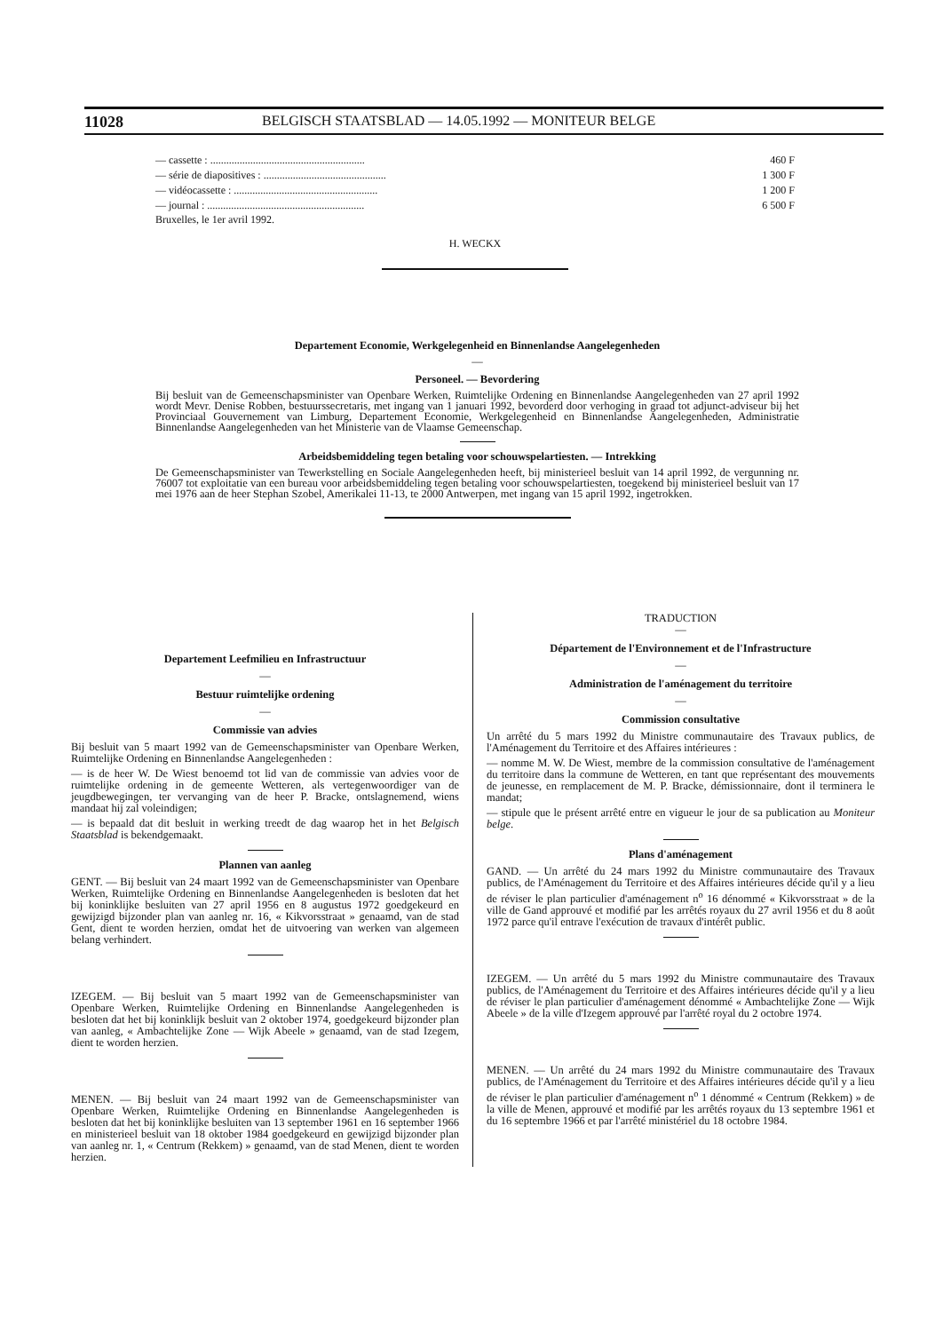11028 BELGISCH STAATSBLAD — 14.05.1992 — MONITEUR BELGE
— cassette : .......................................................... 460 F
— série de diapositives : .............................................. 1 300 F
— vidéocassette : ...................................................... 1 200 F
— journal : ........................................................... 6 500 F
Bruxelles, le 1er avril 1992.
H. WECKX
Departement Economie, Werkgelegenheid en Binnenlandse Aangelegenheden
—
Personeel. — Bevordering
Bij besluit van de Gemeenschapsminister van Openbare Werken, Ruimtelijke Ordening en Binnenlandse Aangelegenheden van 27 april 1992 wordt Mevr. Denise Robben, bestuurssecretaris, met ingang van 1 januari 1992, bevorderd door verhoging in graad tot adjunct-adviseur bij het Provinciaal Gouvernement van Limburg, Departement Economie, Werkgelegenheid en Binnenlandse Aangelegenheden, Administratie Binnenlandse Aangelegenheden van het Ministerie van de Vlaamse Gemeenschap.
Arbeidsbemiddeling tegen betaling voor schouwspelartiesten. — Intrekking
De Gemeenschapsminister van Tewerkstelling en Sociale Aangelegenheden heeft, bij ministerieel besluit van 14 april 1992, de vergunning nr. 76007 tot exploitatie van een bureau voor arbeidsbemiddeling tegen betaling voor schouwspelartiesten, toegekend bij ministerieel besluit van 17 mei 1976 aan de heer Stephan Szobel, Amerikalei 11-13, te 2000 Antwerpen, met ingang van 15 april 1992, ingetrokken.
Departement Leefmilieu en Infrastructuur
—
Bestuur ruimtelijke ordening
—
Commissie van advies
Bij besluit van 5 maart 1992 van de Gemeenschapsminister van Openbare Werken, Ruimtelijke Ordening en Binnenlandse Aangelegenheden :
— is de heer W. De Wiest benoemd tot lid van de commissie van advies voor de ruimtelijke ordening in de gemeente Wetteren, als vertegenwoordiger van de jeugdbewegingen, ter vervanging van de heer P. Bracke, ontslagnemend, wiens mandaat hij zal voleindigen;
— is bepaald dat dit besluit in werking treedt de dag waarop het in het Belgisch Staatsblad is bekendgemaakt.
Plannen van aanleg
GENT. — Bij besluit van 24 maart 1992 van de Gemeenschapsminister van Openbare Werken, Ruimtelijke Ordening en Binnenlandse Aangelegenheden is besloten dat het bij koninklijke besluiten van 27 april 1956 en 8 augustus 1972 goedgekeurd en gewijzigd bijzonder plan van aanleg nr. 16, « Kikvorsstraat » genaamd, van de stad Gent, dient te worden herzien, omdat het de uitvoering van werken van algemeen belang verhindert.
IZEGEM. — Bij besluit van 5 maart 1992 van de Gemeenschapsminister van Openbare Werken, Ruimtelijke Ordening en Binnenlandse Aangelegenheden is besloten dat het bij koninklijk besluit van 2 oktober 1974, goedgekeurd bijzonder plan van aanleg, « Ambachtelijke Zone — Wijk Abeele » genaamd, van de stad Izegem, dient te worden herzien.
MENEN. — Bij besluit van 24 maart 1992 van de Gemeenschapsminister van Openbare Werken, Ruimtelijke Ordening en Binnenlandse Aangelegenheden is besloten dat het bij koninklijke besluiten van 13 september 1961 en 16 september 1966 en ministerieel besluit van 18 oktober 1984 goedgekeurd en gewijzigd bijzonder plan van aanleg nr. 1, « Centrum (Rekkem) » genaamd, van de stad Menen, dient te worden herzien.
TRADUCTION
—
Département de l'Environnement et de l'Infrastructure
—
Administration de l'aménagement du territoire
—
Commission consultative
Un arrêté du 5 mars 1992 du Ministre communautaire des Travaux publics, de l'Aménagement du Territoire et des Affaires intérieures :
— nomme M. W. De Wiest, membre de la commission consultative de l'aménagement du territoire dans la commune de Wetteren, en tant que représentant des mouvements de jeunesse, en remplacement de M. P. Bracke, démissionnaire, dont il terminera le mandat;
— stipule que le présent arrêté entre en vigueur le jour de sa publication au Moniteur belge.
Plans d'aménagement
GAND. — Un arrêté du 24 mars 1992 du Ministre communautaire des Travaux publics, de l'Aménagement du Territoire et des Affaires intérieures décide qu'il y a lieu de réviser le plan particulier d'aménagement n<sup>o</sup> 16 dénommé « Kikvorsstraat » de la ville de Gand approuvé et modifié par les arrêtés royaux du 27 avril 1956 et du 8 août 1972 parce qu'il entrave l'exécution de travaux d'intérêt public.
IZEGEM. — Un arrêté du 5 mars 1992 du Ministre communautaire des Travaux publics, de l'Aménagement du Territoire et des Affaires intérieures décide qu'il y a lieu de réviser le plan particulier d'aménagement dénommé « Ambachtelijke Zone — Wijk Abeele » de la ville d'Izegem approuvé par l'arrêté royal du 2 octobre 1974.
MENEN. — Un arrêté du 24 mars 1992 du Ministre communautaire des Travaux publics, de l'Aménagement du Territoire et des Affaires intérieures décide qu'il y a lieu de réviser le plan particulier d'aménagement n<sup>o</sup> 1 dénommé « Centrum (Rekkem) » de la ville de Menen, approuvé et modifié par les arrêtés royaux du 13 septembre 1961 et du 16 septembre 1966 et par l'arrêté ministériel du 18 octobre 1984.